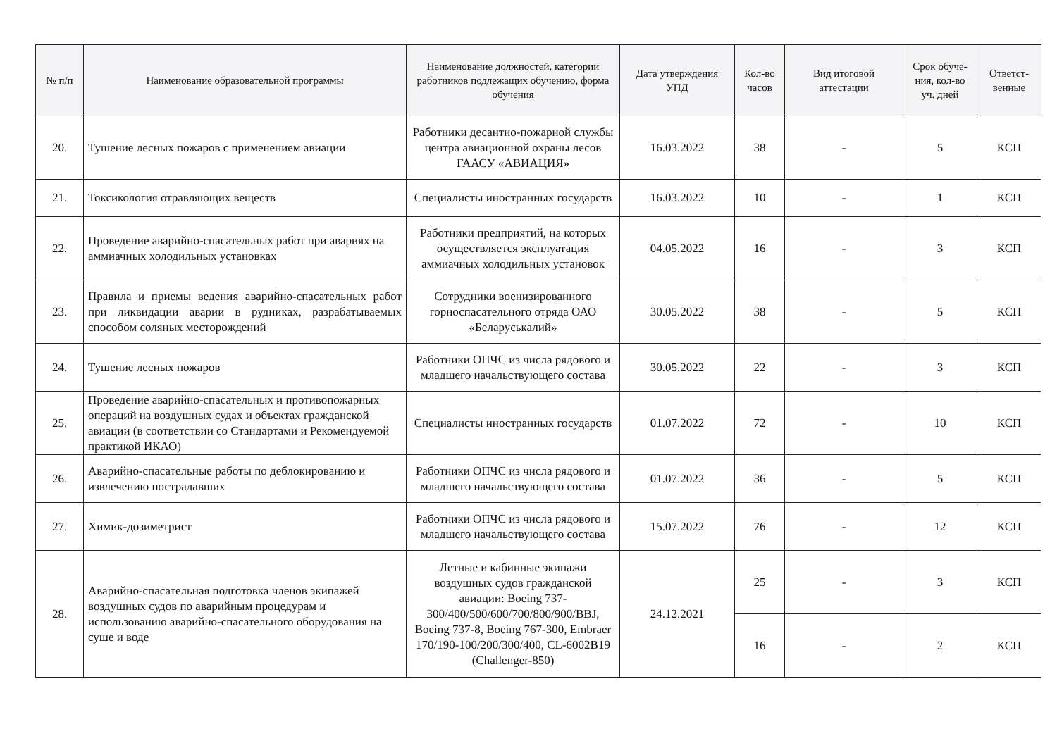| № п/п | Наименование образовательной программы | Наименование должностей, категории работников подлежащих обучению, форма обучения | Дата утверждения УПД | Кол-во часов | Вид итоговой аттестации | Срок обуче-ния, кол-во уч. дней | Ответст-венные |
| --- | --- | --- | --- | --- | --- | --- | --- |
| 20. | Тушение лесных пожаров с применением авиации | Работники десантно-пожарной службы центра авиационной охраны лесов ГААСУ «АВИАЦИЯ» | 16.03.2022 | 38 | - | 5 | КСП |
| 21. | Токсикология отравляющих веществ | Специалисты иностранных государств | 16.03.2022 | 10 | - | 1 | КСП |
| 22. | Проведение аварийно-спасательных работ при авариях на аммиачных холодильных установках | Работники предприятий, на которых осуществляется эксплуатация аммиачных холодильных установок | 04.05.2022 | 16 | - | 3 | КСП |
| 23. | Правила и приемы ведения аварийно-спасательных работ при ликвидации аварии в рудниках, разрабатываемых способом соляных месторождений | Сотрудники военизированного горноспасательного отряда ОАО «Беларуськалий» | 30.05.2022 | 38 | - | 5 | КСП |
| 24. | Тушение лесных пожаров | Работники ОПЧС из числа рядового и младшего начальствующего состава | 30.05.2022 | 22 | - | 3 | КСП |
| 25. | Проведение аварийно-спасательных и противопожарных операций на воздушных судах и объектах гражданской авиации (в соответствии со Стандартами и Рекомендуемой практикой ИКАО) | Специалисты иностранных государств | 01.07.2022 | 72 | - | 10 | КСП |
| 26. | Аварийно-спасательные работы по деблокированию и извлечению пострадавших | Работники ОПЧС из числа рядового и младшего начальствующего состава | 01.07.2022 | 36 | - | 5 | КСП |
| 27. | Химик-дозиметрист | Работники ОПЧС из числа рядового и младшего начальствующего состава | 15.07.2022 | 76 | - | 12 | КСП |
| 28. | Аварийно-спасательная подготовка членов экипажей воздушных судов по аварийным процедурам и использованию аварийно-спасательного оборудования на суше и воде | Летные и кабинные экипажи воздушных судов гражданской авиации: Boeing 737-300/400/500/600/700/800/900/BBJ, Boeing 737-8, Boeing 767-300, Embraer 170/190-100/200/300/400, CL-6002B19 (Challenger-850) | 24.12.2021 | 25 | - | 3 | КСП |
| | | | | 16 | - | 2 | КСП |